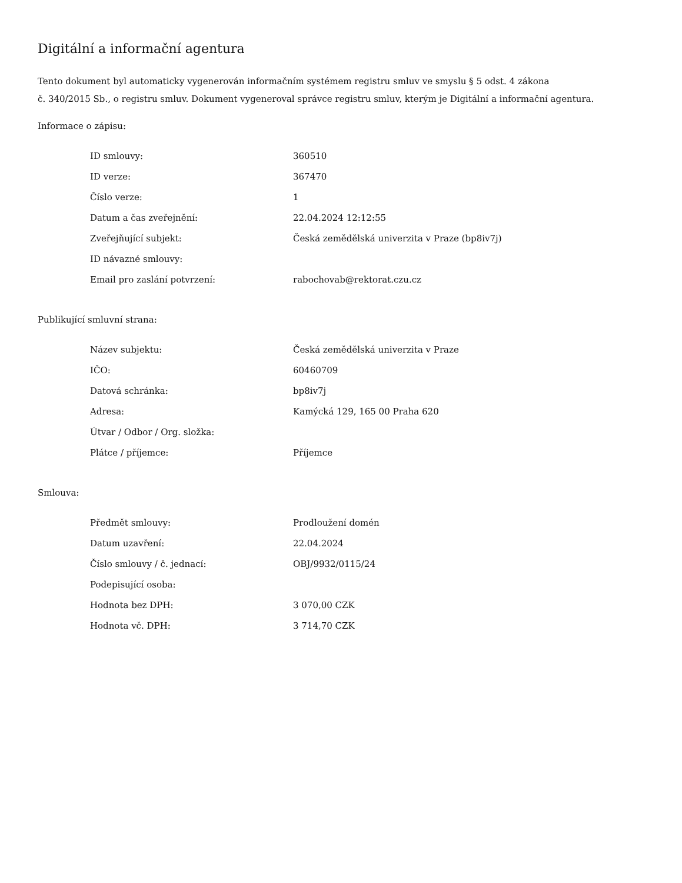Digitální a informační agentura
Tento dokument byl automaticky vygenerován informačním systémem registru smluv ve smyslu § 5 odst. 4 zákona
č. 340/2015 Sb., o registru smluv. Dokument vygeneroval správce registru smluv, kterým je Digitální a informační agentura.
Informace o zápisu:
| ID smlouvy: | 360510 |
| ID verze: | 367470 |
| Číslo verze: | 1 |
| Datum a čas zveřejnění: | 22.04.2024 12:12:55 |
| Zveřejňující subjekt: | Česká zemědělská univerzita v Praze (bp8iv7j) |
| ID návazné smlouvy: | |
| Email pro zaslání potvrzení: | rabochovab@rektorat.czu.cz |
Publikující smluvní strana:
| Název subjektu: | Česká zemědělská univerzita v Praze |
| IČO: | 60460709 |
| Datová schránka: | bp8iv7j |
| Adresa: | Kamýcká 129, 165 00 Praha 620 |
| Útvar / Odbor / Org. složka: | |
| Plátce / příjemce: | Příjemce |
Smlouva:
| Předmět smlouvy: | Prodloužení domén |
| Datum uzavření: | 22.04.2024 |
| Číslo smlouvy / č. jednací: | OBJ/9932/0115/24 |
| Podepisující osoba: | |
| Hodnota bez DPH: | 3 070,00 CZK |
| Hodnota vč. DPH: | 3 714,70 CZK |